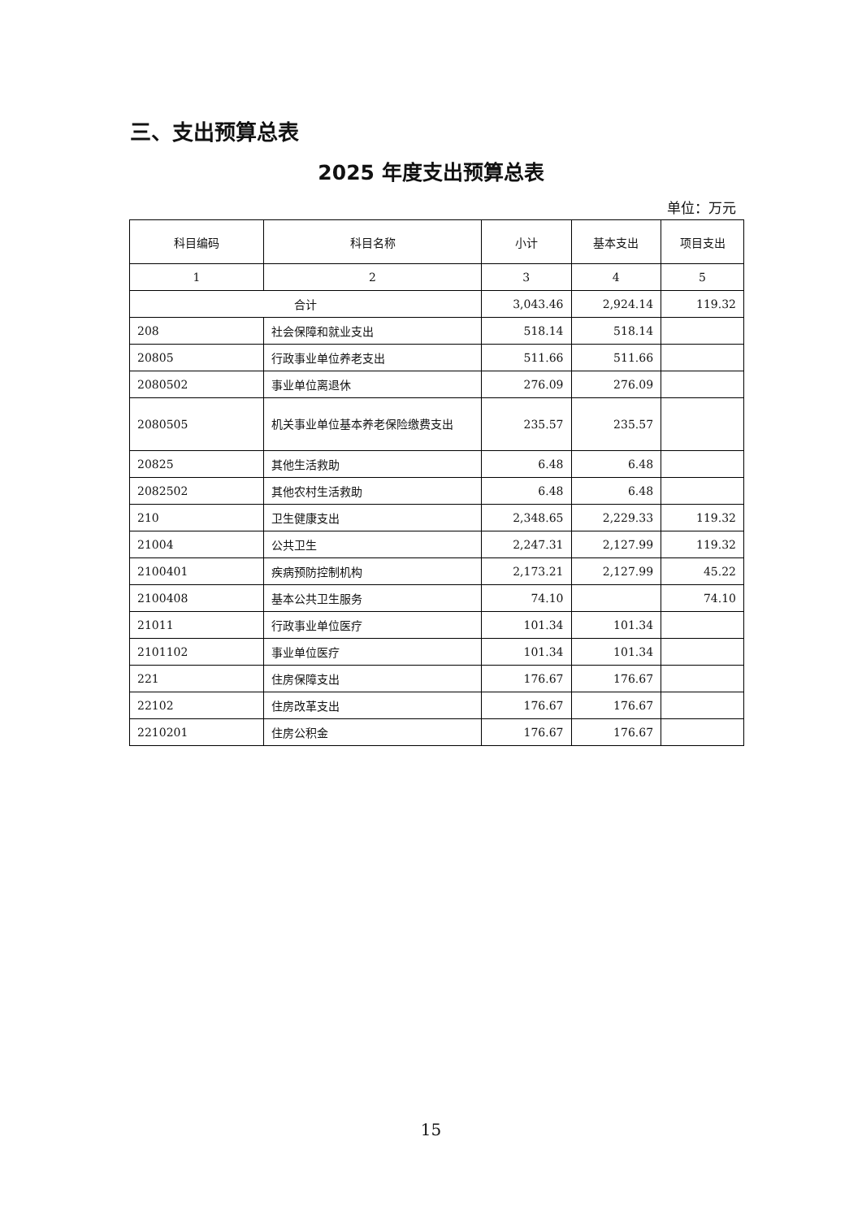三、支出预算总表
2025 年度支出预算总表
单位：万元
| 科目编码 | 科目名称 | 小计 | 基本支出 | 项目支出 |
| --- | --- | --- | --- | --- |
| 1 | 2 | 3 | 4 | 5 |
| 合计 | | 3,043.46 | 2,924.14 | 119.32 |
| 208 | 社会保障和就业支出 | 518.14 | 518.14 | |
| 20805 | 行政事业单位养老支出 | 511.66 | 511.66 | |
| 2080502 | 事业单位离退休 | 276.09 | 276.09 | |
| 2080505 | 机关事业单位基本养老保险缴费支出 | 235.57 | 235.57 | |
| 20825 | 其他生活救助 | 6.48 | 6.48 | |
| 2082502 | 其他农村生活救助 | 6.48 | 6.48 | |
| 210 | 卫生健康支出 | 2,348.65 | 2,229.33 | 119.32 |
| 21004 | 公共卫生 | 2,247.31 | 2,127.99 | 119.32 |
| 2100401 | 疾病预防控制机构 | 2,173.21 | 2,127.99 | 45.22 |
| 2100408 | 基本公共卫生服务 | 74.10 | | 74.10 |
| 21011 | 行政事业单位医疗 | 101.34 | 101.34 | |
| 2101102 | 事业单位医疗 | 101.34 | 101.34 | |
| 221 | 住房保障支出 | 176.67 | 176.67 | |
| 22102 | 住房改革支出 | 176.67 | 176.67 | |
| 2210201 | 住房公积金 | 176.67 | 176.67 | |
15